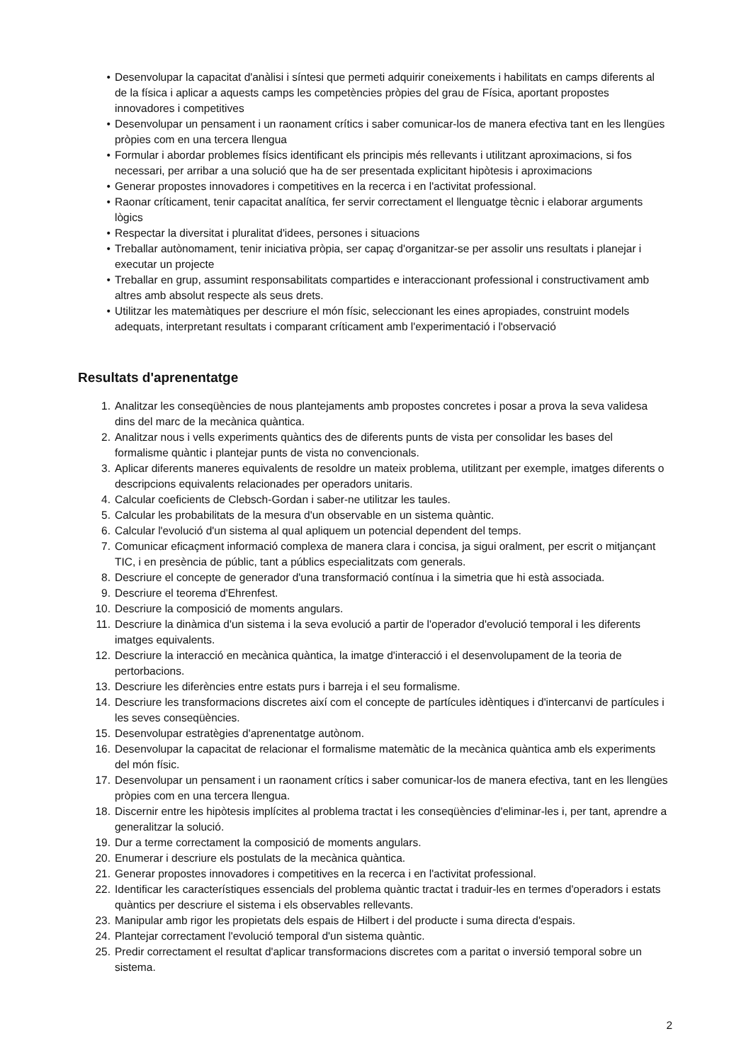• Desenvolupar la capacitat d'anàlisi i síntesi que permeti adquirir coneixements i habilitats en camps diferents al de la física i aplicar a aquests camps les competències pròpies del grau de Física, aportant propostes innovadores i competitives
• Desenvolupar un pensament i un raonament crítics i saber comunicar-los de manera efectiva tant en les llengües pròpies com en una tercera llengua
• Formular i abordar problemes físics identificant els principis més rellevants i utilitzant aproximacions, si fos necessari, per arribar a una solució que ha de ser presentada explicitant hipòtesis i aproximacions
• Generar propostes innovadores i competitives en la recerca i en l'activitat professional.
• Raonar críticament, tenir capacitat analítica, fer servir correctament el llenguatge tècnic i elaborar arguments lògics
• Respectar la diversitat i pluralitat d'idees, persones i situacions
• Treballar autònomament, tenir iniciativa pròpia, ser capaç d'organitzar-se per assolir uns resultats i planejar i executar un projecte
• Treballar en grup, assumint responsabilitats compartides e interaccionant professional i constructivament amb altres amb absolut respecte als seus drets.
• Utilitzar les matemàtiques per descriure el món físic, seleccionant les eines apropiades, construint models adequats, interpretant resultats i comparant críticament amb l'experimentació i l'observació
Resultats d'aprenentatge
1. Analitzar les conseqüències de nous plantejaments amb propostes concretes i posar a prova la seva validesa dins del marc de la mecànica quàntica.
2. Analitzar nous i vells experiments quàntics des de diferents punts de vista per consolidar les bases del formalisme quàntic i plantejar punts de vista no convencionals.
3. Aplicar diferents maneres equivalents de resoldre un mateix problema, utilitzant per exemple, imatges diferents o descripcions equivalents relacionades per operadors unitaris.
4. Calcular coeficients de Clebsch-Gordan i saber-ne utilitzar les taules.
5. Calcular les probabilitats de la mesura d'un observable en un sistema quàntic.
6. Calcular l'evolució d'un sistema al qual apliquem un potencial dependent del temps.
7. Comunicar eficaçment informació complexa de manera clara i concisa, ja sigui oralment, per escrit o mitjançant TIC, i en presència de públic, tant a públics especialitzats com generals.
8. Descriure el concepte de generador d'una transformació contínua i la simetria que hi està associada.
9. Descriure el teorema d'Ehrenfest.
10. Descriure la composició de moments angulars.
11. Descriure la dinàmica d'un sistema i la seva evolució a partir de l'operador d'evolució temporal i les diferents imatges equivalents.
12. Descriure la interacció en mecànica quàntica, la imatge d'interacció i el desenvolupament de la teoria de pertorbacions.
13. Descriure les diferències entre estats purs i barreja i el seu formalisme.
14. Descriure les transformacions discretes així com el concepte de partícules idèntiques i d'intercanvi de partícules i les seves conseqüències.
15. Desenvolupar estratègies d'aprenentatge autònom.
16. Desenvolupar la capacitat de relacionar el formalisme matemàtic de la mecànica quàntica amb els experiments del món físic.
17. Desenvolupar un pensament i un raonament crítics i saber comunicar-los de manera efectiva, tant en les llengües pròpies com en una tercera llengua.
18. Discernir entre les hipòtesis implícites al problema tractat i les conseqüències d'eliminar-les i, per tant, aprendre a generalitzar la solució.
19. Dur a terme correctament la composició de moments angulars.
20. Enumerar i descriure els postulats de la mecànica quàntica.
21. Generar propostes innovadores i competitives en la recerca i en l'activitat professional.
22. Identificar les característiques essencials del problema quàntic tractat i traduir-les en termes d'operadors i estats quàntics per descriure el sistema i els observables rellevants.
23. Manipular amb rigor les propietats dels espais de Hilbert i del producte i suma directa d'espais.
24. Plantejar correctament l'evolució temporal d'un sistema quàntic.
25. Predir correctament el resultat d'aplicar transformacions discretes com a paritat o inversió temporal sobre un sistema.
2